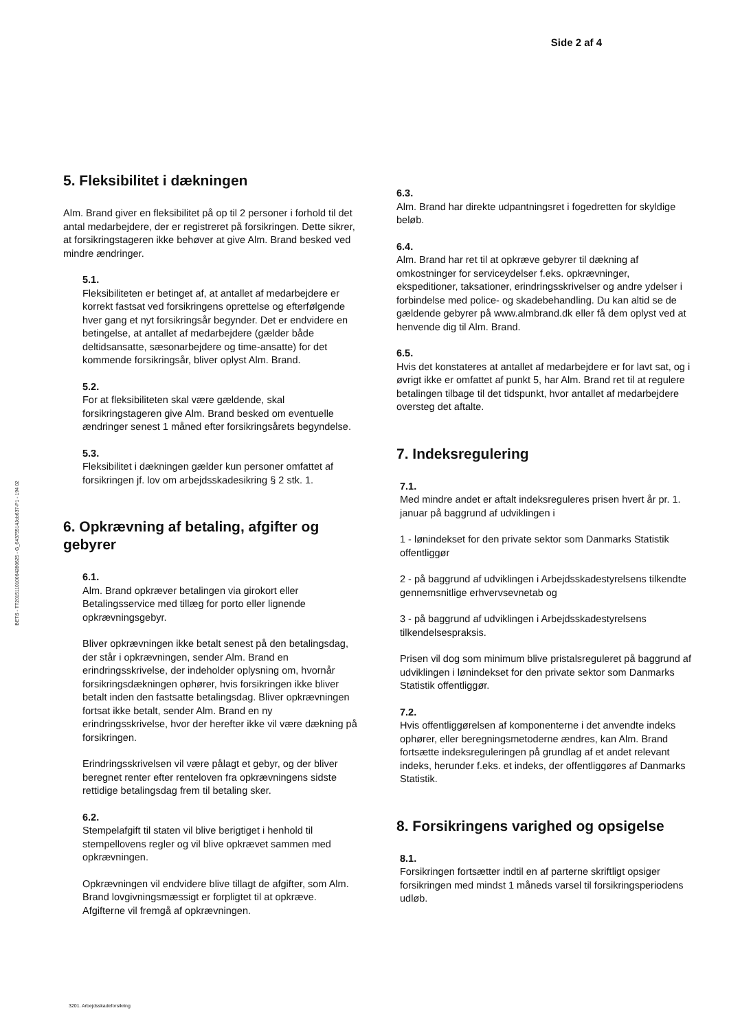Side 2 af 4
BETS - TT2015110100642806​25 - G_64375514Job637-P1 - 194 02
5. Fleksibilitet i dækningen
Alm. Brand giver en fleksibilitet på op til 2 personer i forhold til det antal medarbejdere, der er registreret på forsikringen. Dette sikrer, at forsikringstageren ikke behøver at give Alm. Brand besked ved mindre ændringer.
5.1.
Fleksibiliteten er betinget af, at antallet af medarbejdere er korrekt fastsat ved forsikringens oprettelse og efterfølgende hver gang et nyt forsikringsår begynder. Det er endvidere en betingelse, at antallet af medarbejdere (gælder både deltidsansatte, sæsonarbejdere og time-ansatte) for det kommende forsikringsår, bliver oplyst Alm. Brand.
5.2.
For at fleksibiliteten skal være gældende, skal forsikringstageren give Alm. Brand besked om eventuelle ændringer senest 1 måned efter forsikringsårets begyndelse.
5.3.
Fleksibilitet i dækningen gælder kun personer omfattet af forsikringen jf. lov om arbejdsskadesikring § 2 stk. 1.
6. Opkrævning af betaling, afgifter og gebyrer
6.1.
Alm. Brand opkræver betalingen via girokort eller Betalingsservice med tillæg for porto eller lignende opkrævningsgebyr.
Bliver opkrævningen ikke betalt senest på den betalingsdag, der står i opkrævningen, sender Alm. Brand en erindringsskrivelse, der indeholder oplysning om, hvornår forsikringsdækningen ophører, hvis forsikringen ikke bliver betalt inden den fastsatte betalingsdag. Bliver opkrævningen fortsat ikke betalt, sender Alm. Brand en ny erindringsskrivelse, hvor der herefter ikke vil være dækning på forsikringen.
Erindringsskrivelsen vil være pålagt et gebyr, og der bliver beregnet renter efter renteloven fra opkrævningens sidste rettidige betalingsdag frem til betaling sker.
6.2.
Stempelafgift til staten vil blive berigtiget i henhold til stempellovens regler og vil blive opkrævet sammen med opkrævningen.
Opkrævningen vil endvidere blive tillagt de afgifter, som Alm. Brand lovgivningsmæssigt er forpligtet til at opkræve. Afgifterne vil fremgå af opkrævningen.
6.3.
Alm. Brand har direkte udpantningsret i fogedretten for skyldige beløb.
6.4.
Alm. Brand har ret til at opkræve gebyrer til dækning af omkostninger for serviceydelser f.eks. opkrævninger, ekspeditioner, taksationer, erindringsskrivelser og andre ydelser i forbindelse med police- og skadebehandling. Du kan altid se de gældende gebyrer på www.almbrand.dk eller få dem oplyst ved at henvende dig til Alm. Brand.
6.5.
Hvis det konstateres at antallet af medarbejdere er for lavt sat, og i øvrigt ikke er omfattet af punkt 5, har Alm. Brand ret til at regulere betalingen tilbage til det tidspunkt, hvor antallet af medarbejdere oversteg det aftalte.
7. Indeksregulering
7.1.
Med mindre andet er aftalt indeksreguleres prisen hvert år pr. 1. januar på baggrund af udviklingen i
1 - lønindekset for den private sektor som Danmarks Statistik offentliggør
2 - på baggrund af udviklingen i Arbejdsskadestyrelsens tilkendte gennemsnitlige erhvervsevnetab og
3 - på baggrund af udviklingen i Arbejdsskadestyrelsens tilkendelsespraksis.
Prisen vil dog som minimum blive pristalsreguleret på baggrund af udviklingen i lønindekset for den private sektor som Danmarks Statistik offentliggør.
7.2.
Hvis offentliggørelsen af komponenterne i det anvendte indeks ophører, eller beregningsmetoderne ændres, kan Alm. Brand fortsætte indeksreguleringen på grundlag af et andet relevant indeks, herunder f.eks. et indeks, der offentliggøres af Danmarks Statistik.
8. Forsikringens varighed og opsigelse
8.1.
Forsikringen fortsætter indtil en af parterne skriftligt opsiger forsikringen med mindst 1 måneds varsel til forsikringsperiodens udløb.
3201. Arbejdsskadeforsikring